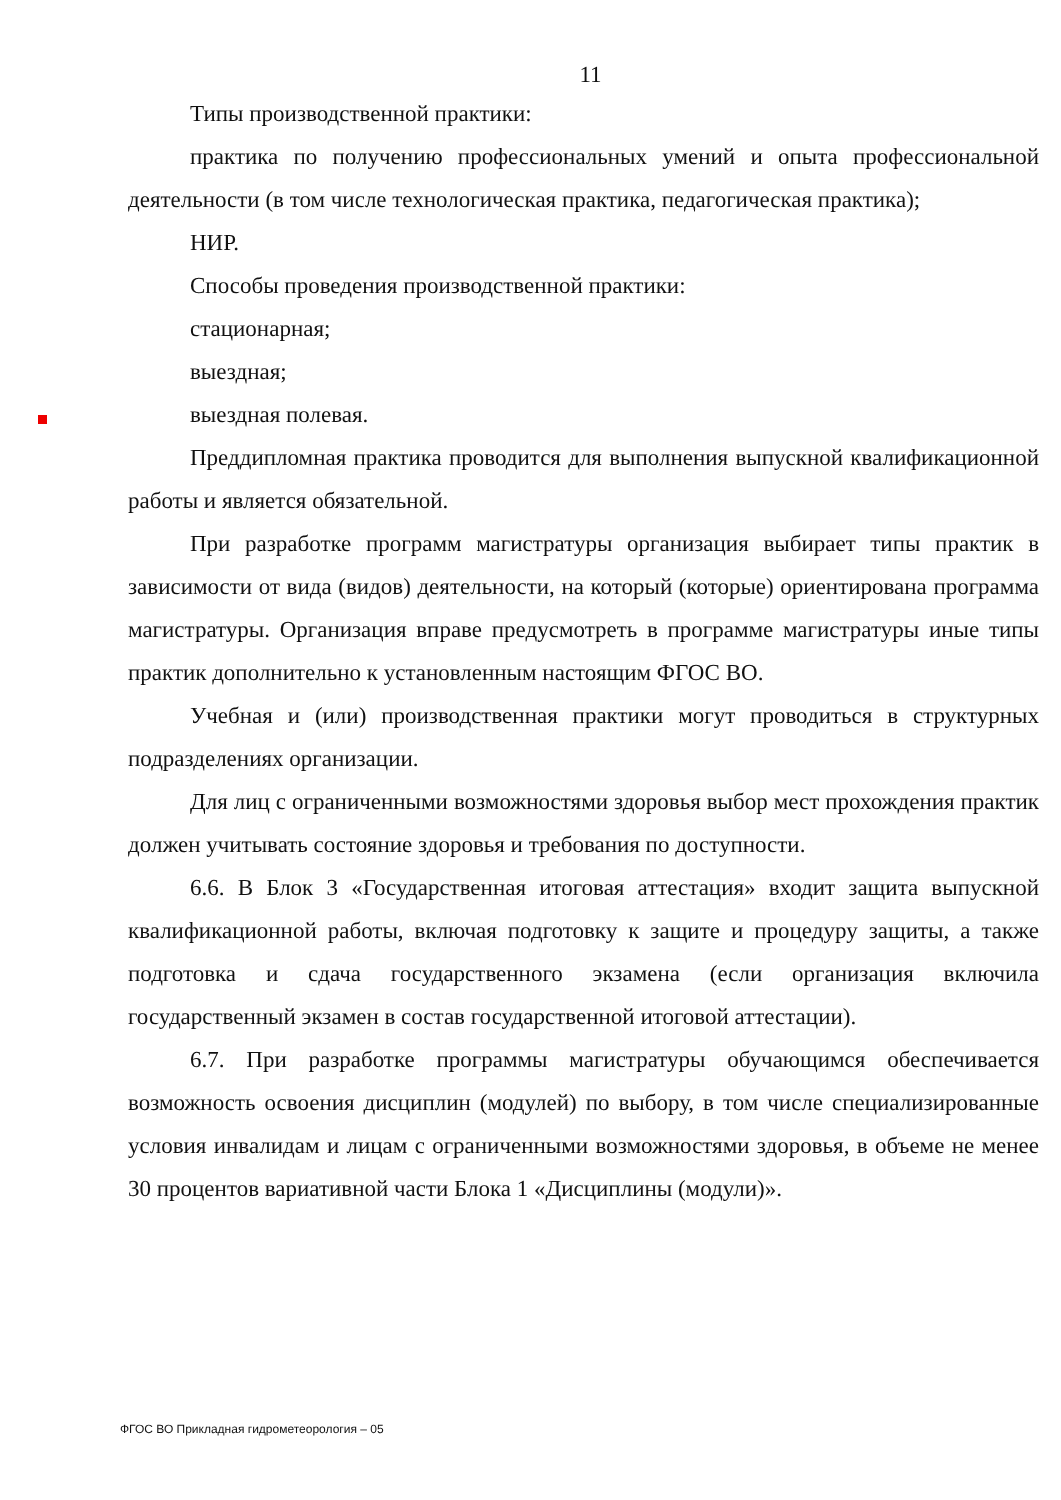11
Типы производственной практики:
практика по получению профессиональных умений и опыта профессиональной деятельности (в том числе технологическая практика, педагогическая практика);
НИР.
Способы проведения производственной практики:
стационарная;
выездная;
выездная полевая.
Преддипломная практика проводится для выполнения выпускной квалификационной работы и является обязательной.
При разработке программ магистратуры организация выбирает типы практик в зависимости от вида (видов) деятельности, на который (которые) ориентирована программа магистратуры. Организация вправе предусмотреть в программе магистратуры иные типы практик дополнительно к установленным настоящим ФГОС ВО.
Учебная и (или) производственная практики могут проводиться в структурных подразделениях организации.
Для лиц с ограниченными возможностями здоровья выбор мест прохождения практик должен учитывать состояние здоровья и требования по доступности.
6.6. В Блок 3 «Государственная итоговая аттестация» входит защита выпускной квалификационной работы, включая подготовку к защите и процедуру защиты, а также подготовка и сдача государственного экзамена (если организация включила государственный экзамен в состав государственной итоговой аттестации).
6.7. При разработке программы магистратуры обучающимся обеспечивается возможность освоения дисциплин (модулей) по выбору, в том числе специализированные условия инвалидам и лицам с ограниченными возможностями здоровья, в объеме не менее 30 процентов вариативной части Блока 1 «Дисциплины (модули)».
ФГОС ВО Прикладная гидрометеорология – 05